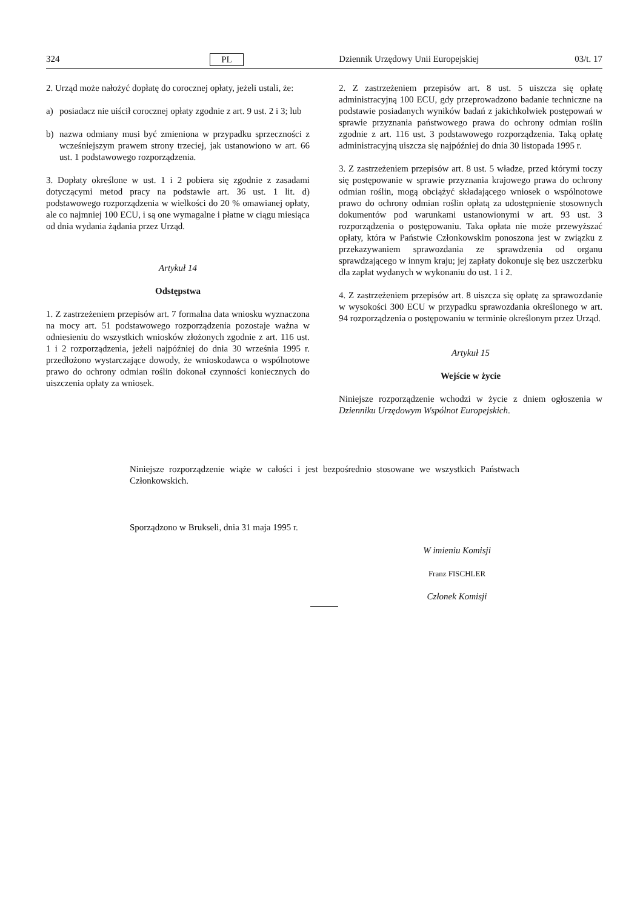324 PL Dziennik Urzędowy Unii Europejskiej 03/t. 17
2. Urząd może nałożyć dopłatę do corocznej opłaty, jeżeli ustali, że:
a) posiadacz nie uiścił corocznej opłaty zgodnie z art. 9 ust. 2 i 3; lub
b) nazwa odmiany musi być zmieniona w przypadku sprzeczności z wcześniejszym prawem strony trzeciej, jak ustanowiono w art. 66 ust. 1 podstawowego rozporządzenia.
3. Dopłaty określone w ust. 1 i 2 pobiera się zgodnie z zasadami dotyczącymi metod pracy na podstawie art. 36 ust. 1 lit. d) podstawowego rozporządzenia w wielkości do 20 % omawianej opłaty, ale co najmniej 100 ECU, i są one wymagalne i płatne w ciągu miesiąca od dnia wydania żądania przez Urząd.
Artykuł 14
Odstępstwa
1. Z zastrzeżeniem przepisów art. 7 formalna data wniosku wyznaczona na mocy art. 51 podstawowego rozporządzenia pozostaje ważna w odniesieniu do wszystkich wniosków złożonych zgodnie z art. 116 ust. 1 i 2 rozporządzenia, jeżeli najpóźniej do dnia 30 września 1995 r. przedłożono wystarczające dowody, że wnioskodawca o wspólnotowe prawo do ochrony odmian roślin dokonał czynności koniecznych do uiszczenia opłaty za wniosek.
2. Z zastrzeżeniem przepisów art. 8 ust. 5 uiszcza się opłatę administracyjną 100 ECU, gdy przeprowadzono badanie techniczne na podstawie posiadanych wyników badań z jakichkolwiek postępowań w sprawie przyznania państwowego prawa do ochrony odmian roślin zgodnie z art. 116 ust. 3 podstawowego rozporządzenia. Taką opłatę administracyjną uiszcza się najpóźniej do dnia 30 listopada 1995 r.
3. Z zastrzeżeniem przepisów art. 8 ust. 5 władze, przed którymi toczy się postępowanie w sprawie przyznania krajowego prawa do ochrony odmian roślin, mogą obciążyć składającego wniosek o wspólnotowe prawo do ochrony odmian roślin opłatą za udostępnienie stosownych dokumentów pod warunkami ustanowionymi w art. 93 ust. 3 rozporządzenia o postępowaniu. Taka opłata nie może przewyższać opłaty, która w Państwie Członkowskim ponoszona jest w związku z przekazywaniem sprawozdania ze sprawdzenia od organu sprawdzającego w innym kraju; jej zapłaty dokonuje się bez uszczerbku dla zapłat wydanych w wykonaniu do ust. 1 i 2.
4. Z zastrzeżeniem przepisów art. 8 uiszcza się opłatę za sprawozdanie w wysokości 300 ECU w przypadku sprawozdania określonego w art. 94 rozporządzenia o postępowaniu w terminie określonym przez Urząd.
Artykuł 15
Wejście w życie
Niniejsze rozporządzenie wchodzi w życie z dniem ogłoszenia w Dzienniku Urzędowym Wspólnot Europejskich.
Niniejsze rozporządzenie wiąże w całości i jest bezpośrednio stosowane we wszystkich Państwach Członkowskich.
Sporządzono w Brukseli, dnia 31 maja 1995 r.
W imieniu Komisji
Franz FISCHLER
Członek Komisji